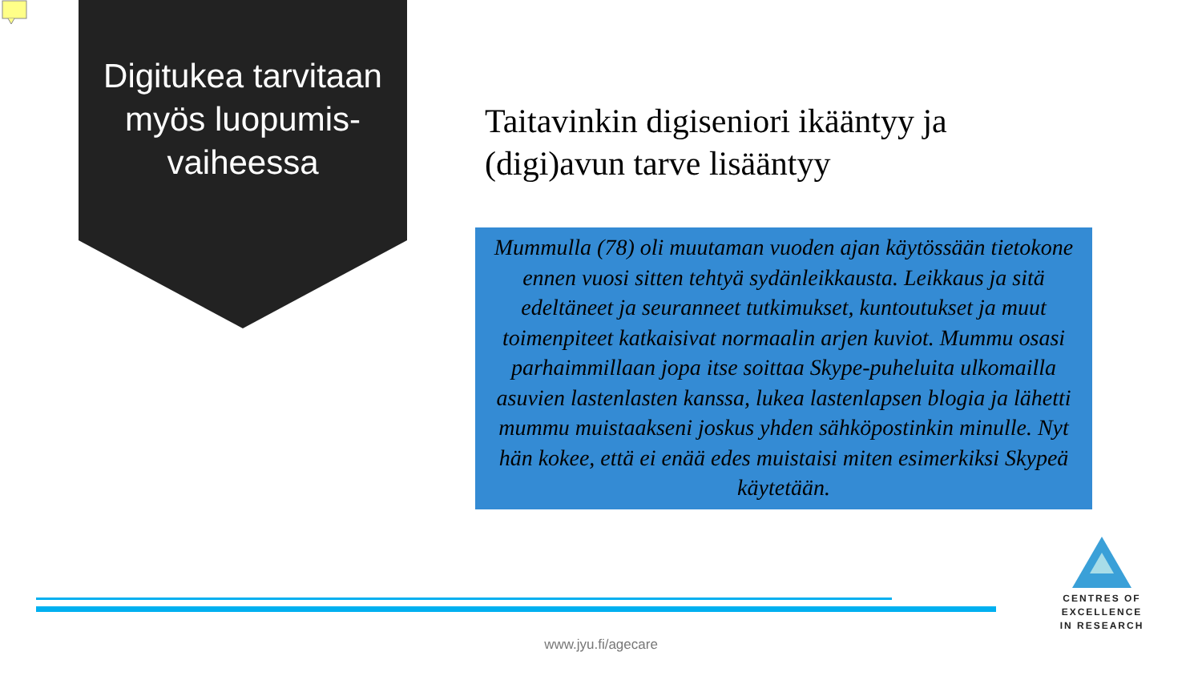Digitukea tarvitaan myös luopumis-vaiheessa
Taitavinkin digiseniori ikääntyy ja (digi)avun tarve lisääntyy
Mummulla (78) oli muutaman vuoden ajan käytössään tietokone ennen vuosi sitten tehtyä sydänleikkausta. Leikkaus ja sitä edeltäneet ja seuranneet tutkimukset, kuntoutukset ja muut toimenpiteet katkaisivat normaalin arjen kuviot. Mummu osasi parhaimmillaan jopa itse soittaa Skype-puheluita ulkomailla asuvien lastenlasten kanssa, lukea lastenlapsen blogia ja lähetti mummu muistaakseni joskus yhden sähköpostinkin minulle. Nyt hän kokee, että ei enää edes muistaisi miten esimerkiksi Skypeä käytetään.
CENTRES OF EXCELLENCE
IN RESEARCH
www.jyu.fi/agecare